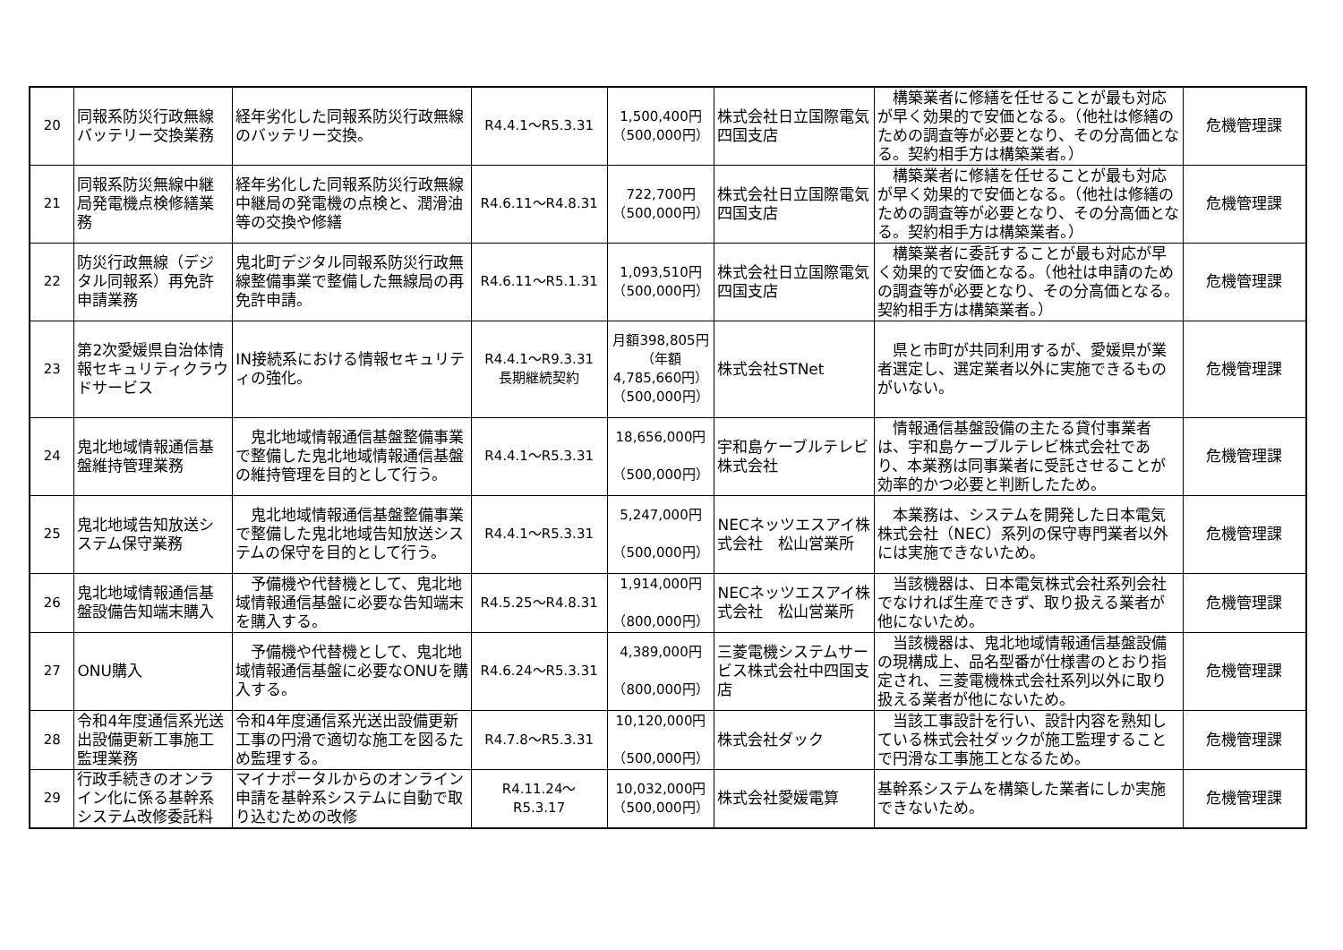| 20 | 同報系防災行政無線バッテリー交換業務 | 経年劣化した同報系防災行政無線のバッテリー交換。 | R4.4.1～R5.3.31 | 1,500,400円 （500,000円） | 株式会社日立国際電気四国支店 | 構築業者に修繕を任せることが最も対応が早く効果的で安価となる。（他社は修繕のための調査等が必要となり、その分高価となる。契約相手方は構築業者。） | 危機管理課 |
| 21 | 同報系防災無線中継局発電機点検修繕業務 | 経年劣化した同報系防災行政無線中継局の発電機の点検と、潤滑油等の交換や修繕 | R4.6.11～R4.8.31 | 722,700円 （500,000円） | 株式会社日立国際電気四国支店 | 構築業者に修繕を任せることが最も対応が早く効果的で安価となる。（他社は修繕のための調査等が必要となり、その分高価となる。契約相手方は構築業者。） | 危機管理課 |
| 22 | 防災行政無線（デジタル同報系）再免許申請業務 | 鬼北町デジタル同報系防災行政無線整備事業で整備した無線局の再免許申請。 | R4.6.11～R5.1.31 | 1,093,510円 （500,000円） | 株式会社日立国際電気四国支店 | 構築業者に委託することが最も対応が早く効果的で安価となる。（他社は申請のための調査等が必要となり、その分高価となる。契約相手方は構築業者。） | 危機管理課 |
| 23 | 第2次愛媛県自治体情報セキュリティクラウドサービス | IN接続系における情報セキュリティの強化。 | R4.4.1～R9.3.31 長期継続契約 | 月額398,805円 （年額4,785,660円） （500,000円） | 株式会社STNet | 県と市町が共同利用するが、愛媛県が業者選定し、選定業者以外に実施できるものがいない。 | 危機管理課 |
| 24 | 鬼北地域情報通信基盤維持管理業務 | 鬼北地域情報通信基盤整備事業で整備した鬼北地域情報通信基盤の維持管理を目的として行う。 | R4.4.1～R5.3.31 | 18,656,000円 （500,000円） | 宇和島ケーブルテレビ株式会社 | 情報通信基盤設備の主たる貸付事業者は、宇和島ケーブルテレビ株式会社であり、本業務は同事業者に受託させることが効率的かつ必要と判断したため。 | 危機管理課 |
| 25 | 鬼北地域告知放送システム保守業務 | 鬼北地域情報通信基盤整備事業で整備した鬼北地域告知放送システムの保守を目的として行う。 | R4.4.1～R5.3.31 | 5,247,000円 （500,000円） | NECネッツエスアイ株式会社 松山営業所 | 本業務は、システムを開発した日本電気株式会社（NEC）系列の保守専門業者以外には実施できないため。 | 危機管理課 |
| 26 | 鬼北地域情報通信基盤設備告知端末購入 | 予備機や代替機として、鬼北地域情報通信基盤に必要な告知端末を購入する。 | R4.5.25～R4.8.31 | 1,914,000円 （800,000円） | NECネッツエスアイ株式会社 松山営業所 | 当該機器は、日本電気株式会社系列会社でなければ生産できず、取り扱える業者が他にないため。 | 危機管理課 |
| 27 | ONU購入 | 予備機や代替機として、鬼北地域情報通信基盤に必要なONUを購入する。 | R4.6.24～R5.3.31 | 4,389,000円 （800,000円） | 三菱電機システムサービス株式会社中四国支店 | 当該機器は、鬼北地域情報通信基盤設備の現構成上、品名型番が仕様書のとおり指定され、三菱電機株式会社系列以外に取り扱える業者が他にないため。 | 危機管理課 |
| 28 | 令和4年度通信系光送出設備更新工事施工監理業務 | 令和4年度通信系光送出設備更新工事の円滑で適切な施工を図るため監理する。 | R4.7.8～R5.3.31 | 10,120,000円 （500,000円） | 株式会社ダック | 当該工事設計を行い、設計内容を熟知している株式会社ダックが施工監理することで円滑な工事施工となるため。 | 危機管理課 |
| 29 | 行政手続きのオンライン化に係る基幹系システム改修委託料 | マイナポータルからのオンライン申請を基幹系システムに自動で取り込むための改修 | R4.11.24～ R5.3.17 | 10,032,000円 （500,000円） | 株式会社愛媛電算 | 基幹系システムを構築した業者にしか実施できないため。 | 危機管理課 |